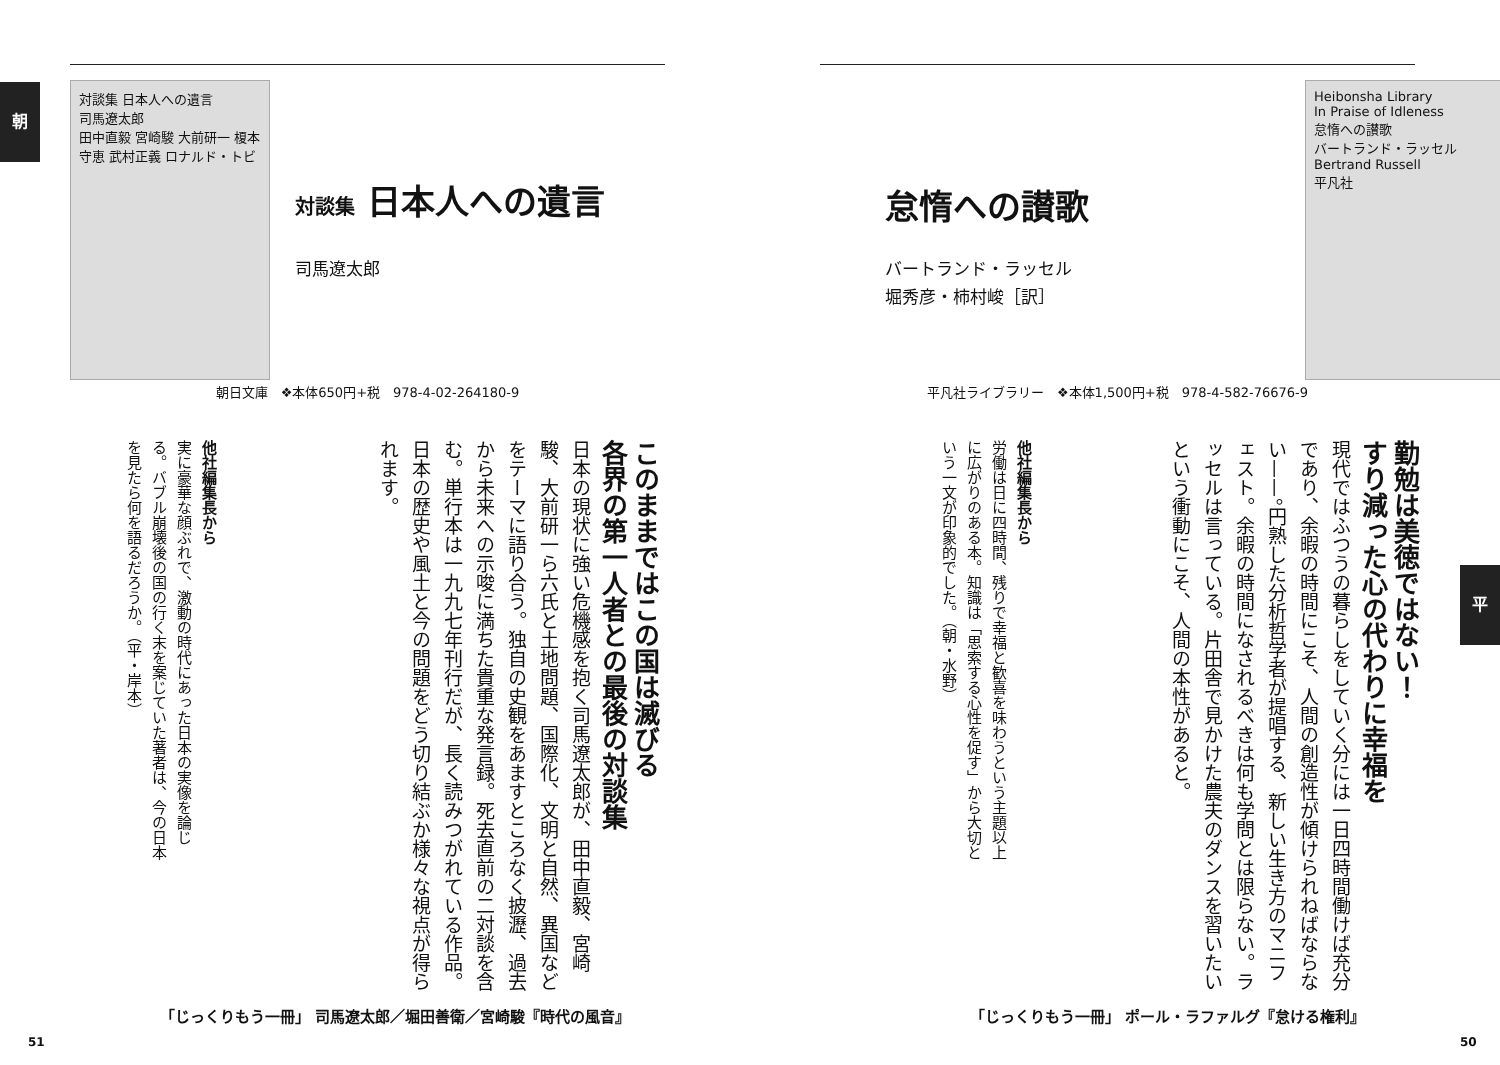朝
対談集 日本人への遺言
司馬遼太郎
田中直毅 宮崎駿 大前研一 榎本守恵 武村正義 ロナルド・トビ
対談集 日本人への遺言
司馬遼太郎
朝日文庫　❖本体650円+税　978-4-02-264180-9
このままではこの国は滅びる
各界の第一人者との最後の対談集
日本の現状に強い危機感を抱く司馬遼太郎が、田中直毅、宮崎駿、大前研一ら六氏と土地問題、国際化、文明と自然、異国などをテーマに語り合う。独自の史観をあますところなく披瀝、過去から未来への示唆に満ちた貴重な発言録。死去直前の二対談を含む。単行本は一九九七年刊行だが、長く読みつがれている作品。日本の歴史や風土と今の問題をどう切り結ぶか様々な視点が得られます。
他社編集長から
実に豪華な顔ぶれで、激動の時代にあった日本の実像を論じる。バブル崩壊後の国の行く末を案じていた著者は、今の日本を見たら何を語るだろうか。（平・岸本）
「じっくりもう一冊」 司馬遼太郎／堀田善衛／宮崎駿『時代の風音』
51
平
Heibonsha Library
In Praise of Idleness
怠惰への讃歌
バートランド・ラッセル
Bertrand Russell
平凡社
怠惰への讃歌
バートランド・ラッセル
堀秀彦・柿村峻［訳］
平凡社ライブラリー　❖本体1,500円+税　978-4-582-76676-9
勤勉は美徳ではない！
すり減った心の代わりに幸福を
現代ではふつうの暮らしをしていく分には一日四時間働けば充分であり、余暇の時間にこそ、人間の創造性が傾けられねばならない——。円熟した分析哲学者が提唱する、新しい生き方のマニフェスト。余暇の時間になされるべきは何も学問とは限らない。ラッセルは言っている。片田舎で見かけた農夫のダンスを習いたいという衝動にこそ、人間の本性があると。
他社編集長から
労働は日に四時間、残りで幸福と歓喜を味わうという主題以上に広がりのある本。知識は「思索する心性を促す」から大切という一文が印象的でした。（朝・水野）
「じっくりもう一冊」 ポール・ラファルグ『怠ける権利』
50